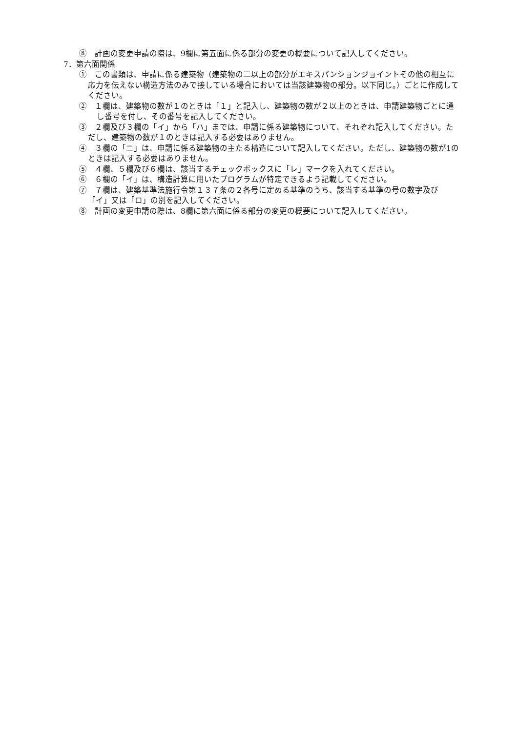⑧　計画の変更申請の際は、9欄に第五面に係る部分の変更の概要について記入してください。
7．第六面関係
①　この書類は、申請に係る建築物（建築物の二以上の部分がエキスパンションジョイントその他の相互に応力を伝えない構造方法のみで接している場合においては当該建築物の部分。以下同じ。）ごとに作成してください。
②　１欄は、建築物の数が１のときは「１」と記入し、建築物の数が２以上のときは、申請建築物ごとに通し番号を付し、その番号を記入してください。
③　２欄及び３欄の「イ」から「ハ」までは、申請に係る建築物について、それぞれ記入してください。ただし、建築物の数が１のときは記入する必要はありません。
④　３欄の「ニ」は、申請に係る建築物の主たる構造について記入してください。ただし、建築物の数が1のときは記入する必要はありません。
⑤　４欄、５欄及び６欄は、該当するチェックボックスに「レ」マークを入れてください。
⑥　６欄の「イ」は、構造計算に用いたプログラムが特定できるよう記載してください。
⑦　７欄は、建築基準法施行令第１３７条の２各号に定める基準のうち、該当する基準の号の数字及び「イ」又は「ロ」の別を記入してください。
⑧　計画の変更申請の際は、8欄に第六面に係る部分の変更の概要について記入してください。